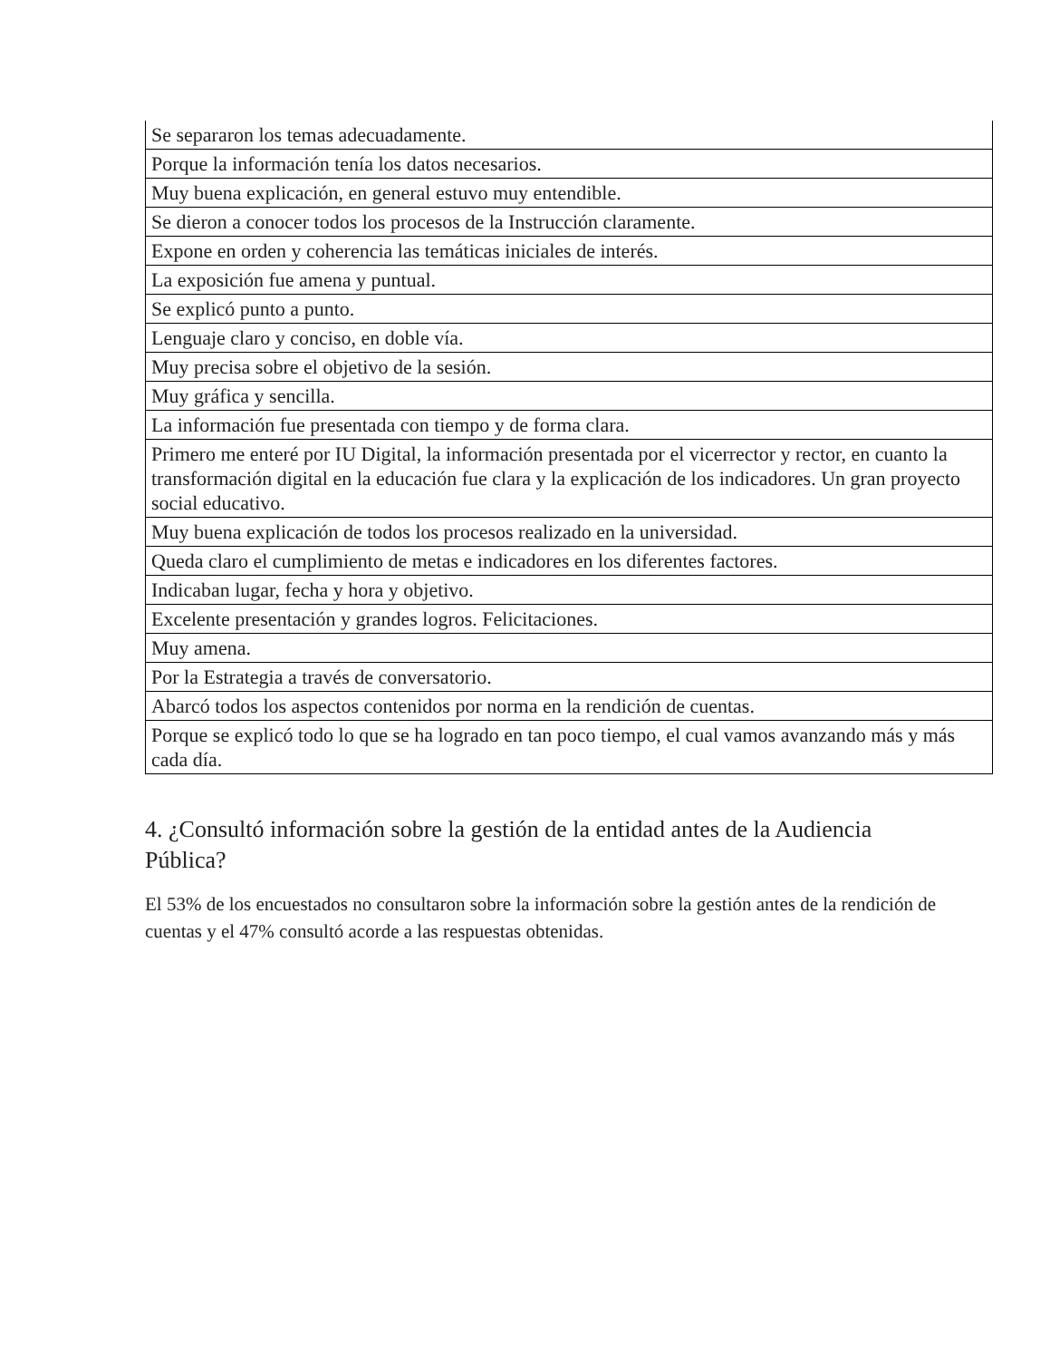| Se separaron los temas adecuadamente. |
| Porque la información tenía los datos necesarios. |
| Muy buena explicación, en general estuvo muy entendible. |
| Se dieron a conocer todos los procesos de la Instrucción claramente. |
| Expone en orden y coherencia las temáticas iniciales de interés. |
| La exposición fue amena y puntual. |
| Se explicó punto a punto. |
| Lenguaje claro y conciso, en doble vía. |
| Muy precisa sobre el objetivo de la sesión. |
| Muy gráfica y sencilla. |
| La información fue presentada con tiempo y de forma clara. |
| Primero me enteré por IU Digital, la información presentada por el vicerrector y rector, en cuanto la transformación digital en la educación fue clara y la explicación de los indicadores. Un gran proyecto social educativo. |
| Muy buena explicación de todos los procesos realizado en la universidad. |
| Queda claro el cumplimiento de metas e indicadores en los diferentes factores. |
| Indicaban lugar, fecha y hora y objetivo. |
| Excelente presentación y grandes logros. Felicitaciones. |
| Muy amena. |
| Por la Estrategia a través de conversatorio. |
| Abarcó todos los aspectos contenidos por norma en la rendición de cuentas. |
| Porque se explicó todo lo que se ha logrado en tan poco tiempo, el cual vamos avanzando más y más cada día. |
4. ¿Consultó información sobre la gestión de la entidad antes de la Audiencia Pública?
El 53% de los encuestados no consultaron sobre la información sobre la gestión antes de la rendición de cuentas y el 47% consultó acorde a las respuestas obtenidas.